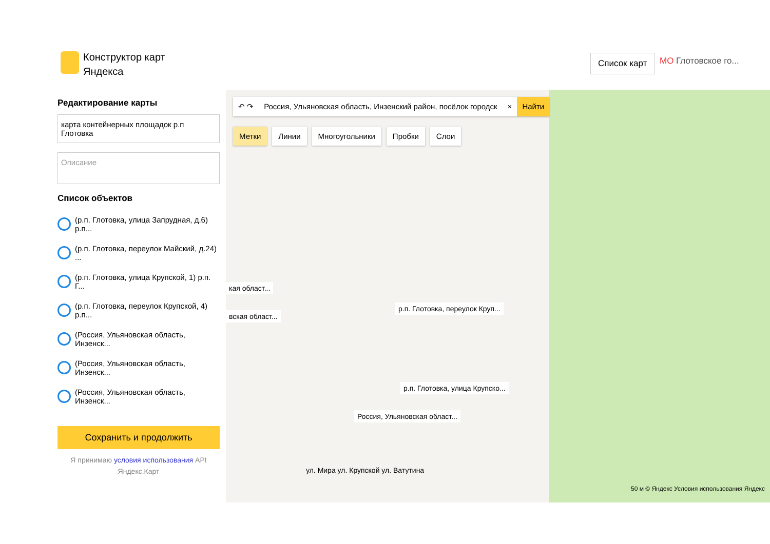Конструктор карт
Яндекса
Список карт МО Глотовское го...
Редактирование карты
карта контейнерных площадок р.п Глотовка
Описание
Список объектов
(р.п. Глотовка, улица Запрудная, д.6) р.п...
(р.п. Глотовка, переулок Майский, д.24) ...
(р.п. Глотовка, улица Крупской, 1) р.п. Г...
(р.п. Глотовка, переулок Крупской, 4) р.п...
(Россия, Ульяновская область, Инзенск...
(Россия, Ульяновская область, Инзенск...
(Россия, Ульяновская область, Инзенск...
Сохранить и продолжить
Я принимаю условия использования API
Яндекс.Карт
↶ ↷ Россия, Ульяновская область, Инзенский район, посёлок городск × Найти
Метки Линии Многоугольники Пробки Слои
р.п. Глотовка, переулок Круп...
р.п. Глотовка, улица Крупско...
Россия, Ульяновская област...
кая област...
вская област...
ул. Мира ул. Крупской ул. Ватутина
50 м © Яндекс Условия использования Яндекс